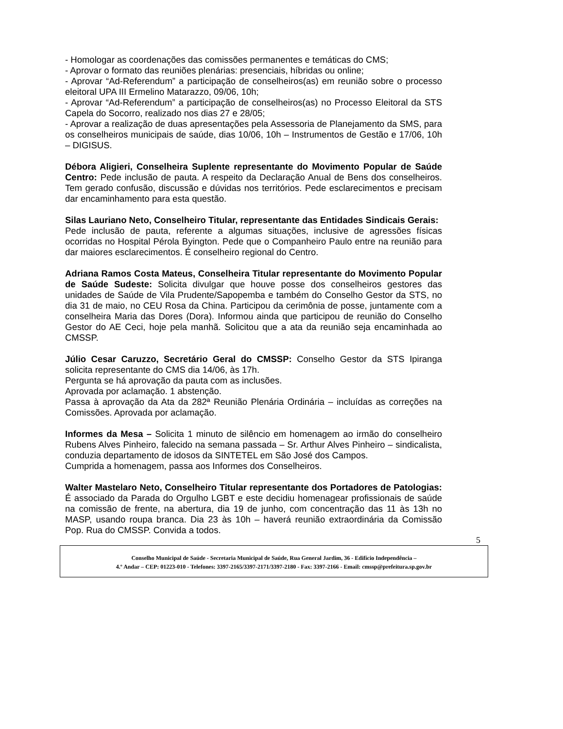- Homologar as coordenações das comissões permanentes e temáticas do CMS;
- Aprovar o formato das reuniões plenárias: presenciais, híbridas ou online;
- Aprovar “Ad-Referendum” a participação de conselheiros(as) em reunião sobre o processo eleitoral UPA III Ermelino Matarazzo, 09/06, 10h;
- Aprovar “Ad-Referendum” a participação de conselheiros(as) no Processo Eleitoral da STS Capela do Socorro, realizado nos dias 27 e 28/05;
- Aprovar a realização de duas apresentações pela Assessoria de Planejamento da SMS, para os conselheiros municipais de saúde, dias 10/06, 10h – Instrumentos de Gestão e 17/06, 10h – DIGISUS.
Débora Aligieri, Conselheira Suplente representante do Movimento Popular de Saúde Centro: Pede inclusão de pauta. A respeito da Declaração Anual de Bens dos conselheiros. Tem gerado confusão, discussão e dúvidas nos territórios. Pede esclarecimentos e precisam dar encaminhamento para esta questão.
Silas Lauriano Neto, Conselheiro Titular, representante das Entidades Sindicais Gerais:
Pede inclusão de pauta, referente a algumas situações, inclusive de agressões físicas ocorridas no Hospital Pérola Byington. Pede que o Companheiro Paulo entre na reunião para dar maiores esclarecimentos. É conselheiro regional do Centro.
Adriana Ramos Costa Mateus, Conselheira Titular representante do Movimento Popular de Saúde Sudeste: Solicita divulgar que houve posse dos conselheiros gestores das unidades de Saúde de Vila Prudente/Sapopemba e também do Conselho Gestor da STS, no dia 31 de maio, no CEU Rosa da China. Participou da cerimônia de posse, juntamente com a conselheira Maria das Dores (Dora). Informou ainda que participou de reunião do Conselho Gestor do AE Ceci, hoje pela manhã. Solicitou que a ata da reunião seja encaminhada ao CMSSP.
Júlio Cesar Caruzzo, Secretário Geral do CMSSP: Conselho Gestor da STS Ipiranga solicita representante do CMS dia 14/06, às 17h.
Pergunta se há aprovação da pauta com as inclusões.
Aprovada por aclamação. 1 abstenção.
Passa à aprovação da Ata da 282ª Reunião Plenária Ordinária – incluídas as correções na Comissões. Aprovada por aclamação.
Informes da Mesa – Solicita 1 minuto de silêncio em homenagem ao irmão do conselheiro Rubens Alves Pinheiro, falecido na semana passada – Sr. Arthur Alves Pinheiro – sindicalista, conduzia departamento de idosos da SINTETEL em São José dos Campos.
Cumprida a homenagem, passa aos Informes dos Conselheiros.
Walter Mastelaro Neto, Conselheiro Titular representante dos Portadores de Patologias: É associado da Parada do Orgulho LGBT e este decidiu homenagear profissionais de saúde na comissão de frente, na abertura, dia 19 de junho, com concentração das 11 às 13h no MASP, usando roupa branca. Dia 23 às 10h – haverá reunião extraordinária da Comissão Pop. Rua do CMSSP. Convida a todos.
5
Conselho Municipal de Saúde - Secretaria Municipal de Saúde, Rua General Jardim, 36 - Edifício Independência –
4.º Andar – CEP: 01223-010 - Telefones: 3397-2165/3397-2171/3397-2180 - Fax: 3397-2166 - Email: cmssp@prefeitura.sp.gov.br